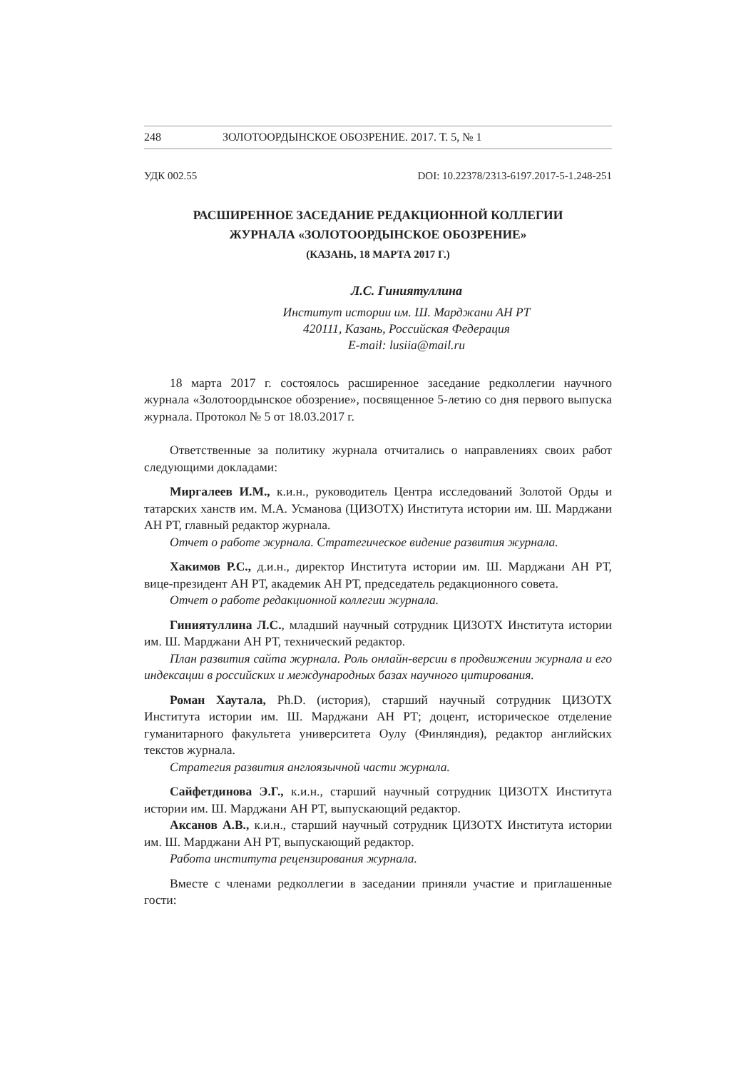248 ЗОЛОТООРДЫНСКОЕ ОБОЗРЕНИЕ. 2017. Т. 5, № 1
УДК 002.55 DOI: 10.22378/2313-6197.2017-5-1.248-251
РАСШИРЕННОЕ ЗАСЕДАНИЕ РЕДАКЦИОННОЙ КОЛЛЕГИИ
ЖУРНАЛА «ЗОЛОТООРДЫНСКОЕ ОБОЗРЕНИЕ»
(КАЗАНЬ, 18 МАРТА 2017 Г.)
Л.С. Гиниятуллина
Институт истории им. Ш. Марджани АН РТ
420111, Казань, Российская Федерация
E-mail: lusiia@mail.ru
18 марта 2017 г. состоялось расширенное заседание редколлегии научного журнала «Золотоордынское обозрение», посвященное 5-летию со дня первого выпуска журнала. Протокол № 5 от 18.03.2017 г.
Ответственные за политику журнала отчитались о направлениях своих работ следующими докладами:
Миргалеев И.М., к.и.н., руководитель Центра исследований Золотой Орды и татарских ханств им. М.А. Усманова (ЦИЗОТХ) Института истории им. Ш. Марджани АН РТ, главный редактор журнала.
Отчет о работе журнала. Стратегическое видение развития журнала.
Хакимов Р.С., д.и.н., директор Института истории им. Ш. Марджани АН РТ, вице-президент АН РТ, академик АН РТ, председатель редакционного совета.
Отчет о работе редакционной коллегии журнала.
Гиниятуллина Л.С., младший научный сотрудник ЦИЗОТХ Института истории им. Ш. Марджани АН РТ, технический редактор.
План развития сайта журнала. Роль онлайн-версии в продвижении журнала и его индексации в российских и международных базах научного цитирования.
Роман Хаутала, Ph.D. (история), старший научный сотрудник ЦИЗОТХ Института истории им. Ш. Марджани АН РТ; доцент, историческое отделение гуманитарного факультета университета Оулу (Финляндия), редактор английских текстов журнала.
Стратегия развития англоязычной части журнала.
Сайфетдинова Э.Г., к.и.н., старший научный сотрудник ЦИЗОТХ Института истории им. Ш. Марджани АН РТ, выпускающий редактор.
Аксанов А.В., к.и.н., старший научный сотрудник ЦИЗОТХ Института истории им. Ш. Марджани АН РТ, выпускающий редактор.
Работа института рецензирования журнала.
Вместе с членами редколлегии в заседании приняли участие и приглашенные гости: